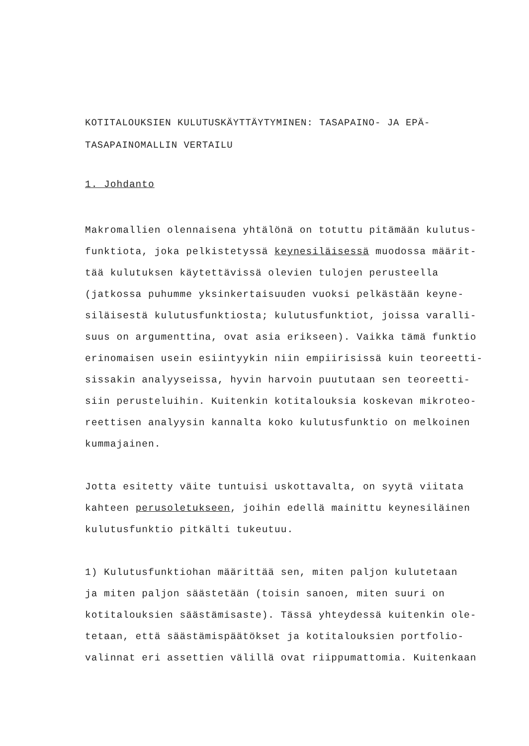KOTITALOUKSIEN KULUTUSKÄYTTÄYTYMINEN: TASAPAINO- JA EPÄ-
TASAPAINOMALLIN VERTAILU
1. Johdanto
Makromallien olennaisena yhtälönä on totuttu pitämään kulutus- funktiota, joka pelkistetyssä keynesiläisessä muodossa määrit- tää kulutuksen käytettävissä olevien tulojen perusteella (jatkossa puhumme yksinkertaisuuden vuoksi pelkästään keyne- siläisestä kulutusfunktiosta; kulutusfunktiot, joissa varalli- suus on argumenttina, ovat asia erikseen). Vaikka tämä funktio erinomaisen usein esiintyykin niin empiirisissä kuin teoreetti- sissakin analyyseissa, hyvin harvoin puututaan sen teoreetti- siin perusteluihin. Kuitenkin kotitalouksia koskevan mikroteo- reettisen analyysin kannalta koko kulutusfunktio on melkoinen kummajainen.
Jotta esitetty väite tuntuisi uskottavalta, on syytä viitata kahteen perusoletukseen, joihin edellä mainittu keynesiläinen kulutusfunktio pitkälti tukeutuu.
1) Kulutusfunktiohan määrittää sen, miten paljon kulutetaan ja miten paljon säästetään (toisin sanoen, miten suuri on kotitalouksien säästämisaste). Tässä yhteydessä kuitenkin ole- tetaan, että säästämispäätökset ja kotitalouksien portfolio- valinnat eri assettien välillä ovat riippumattomia. Kuitenkaan